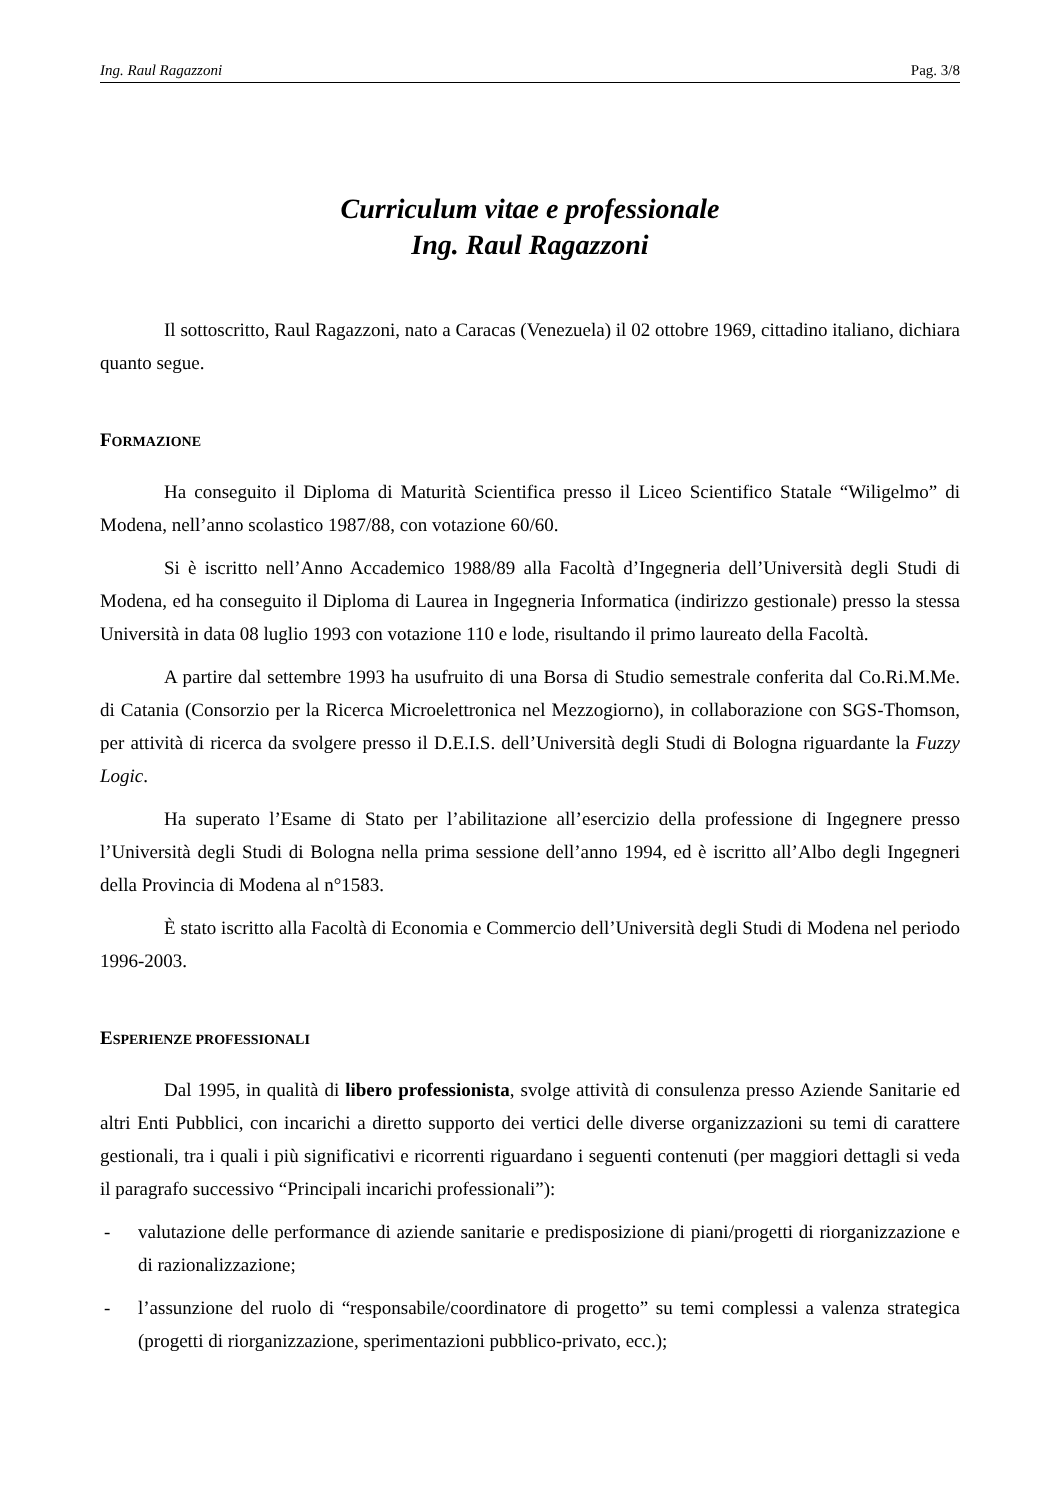Ing. Raul Ragazzoni Pag. 3/8
Curriculum vitae e professionale
Ing. Raul Ragazzoni
Il sottoscritto, Raul Ragazzoni, nato a Caracas (Venezuela) il 02 ottobre 1969, cittadino italiano, dichiara quanto segue.
FORMAZIONE
Ha conseguito il Diploma di Maturità Scientifica presso il Liceo Scientifico Statale “Wiligelmo” di Modena, nell’anno scolastico 1987/88, con votazione 60/60.
Si è iscritto nell’Anno Accademico 1988/89 alla Facoltà d’Ingegneria dell’Università degli Studi di Modena, ed ha conseguito il Diploma di Laurea in Ingegneria Informatica (indirizzo gestionale) presso la stessa Università in data 08 luglio 1993 con votazione 110 e lode, risultando il primo laureato della Facoltà.
A partire dal settembre 1993 ha usufruito di una Borsa di Studio semestrale conferita dal Co.Ri.M.Me. di Catania (Consorzio per la Ricerca Microelettronica nel Mezzogiorno), in collaborazione con SGS-Thomson, per attività di ricerca da svolgere presso il D.E.I.S. dell’Università degli Studi di Bologna riguardante la Fuzzy Logic.
Ha superato l’Esame di Stato per l’abilitazione all’esercizio della professione di Ingegnere presso l’Università degli Studi di Bologna nella prima sessione dell’anno 1994, ed è iscritto all’Albo degli Ingegneri della Provincia di Modena al n°1583.
È stato iscritto alla Facoltà di Economia e Commercio dell’Università degli Studi di Modena nel periodo 1996-2003.
ESPERIENZE PROFESSIONALI
Dal 1995, in qualità di libero professionista, svolge attività di consulenza presso Aziende Sanitarie ed altri Enti Pubblici, con incarichi a diretto supporto dei vertici delle diverse organizzazioni su temi di carattere gestionali, tra i quali i più significativi e ricorrenti riguardano i seguenti contenuti (per maggiori dettagli si veda il paragrafo successivo “Principali incarichi professionali”):
- valutazione delle performance di aziende sanitarie e predisposizione di piani/progetti di riorganizzazione e di razionalizzazione;
- l’assunzione del ruolo di “responsabile/coordinatore di progetto” su temi complessi a valenza strategica (progetti di riorganizzazione, sperimentazioni pubblico-privato, ecc.);